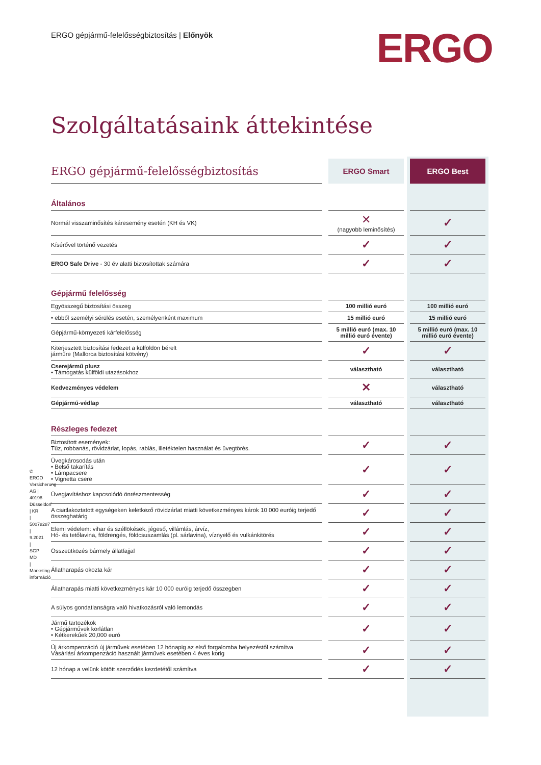ERGO gépjármű-felelősségbiztosítás | Előnyök
ERGO
Szolgáltatásaink áttekintése
| ERGO gépjármű-felelősségbiztosítás | ERGO Smart | ERGO Best |
| --- | --- | --- |
| Általános | | |
| Normál visszaminősítés káresemény esetén (KH és VK) | ✕ (nagyobb leminősítés) | ✓ |
| Kísérővel történő vezetés | ✓ | ✓ |
| ERGO Safe Drive - 30 év alatti biztosítottak számára | ✓ | ✓ |
| Gépjármű felelősség | | |
| Egyösszegű biztosítási összeg | 100 millió euró | 100 millió euró |
| • ebből személyi sérülés esetén, személyenként maximum | 15 millió euró | 15 millió euró |
| Gépjármű-környezeti kárfelelősség | 5 millió euró (max. 10 millió euró évente) | 5 millió euró (max. 10 millió euró évente) |
| Kiterjesztett biztosítási fedezet a külföldön bérelt járműre (Mallorca biztosítási kötvény) | ✓ | ✓ |
| Cserejármű plusz • Támogatás külföldi utazásokhoz | választható | választható |
| Kedvezményes védelem | ✕ | választható |
| Gépjármű-védlap | választható | választható |
| Részleges fedezet | | |
| Biztosított események: Tűz, robbanás, rövidzárlat, lopás, rablás, illetéktelen használat és üvegtörés. | ✓ | ✓ |
| Üvegkárosodás után • Belső takarítás • Lámpacsere • Vignetta csere | ✓ | ✓ |
| Üvegjavításhoz kapcsolódó önrészmentesség | ✓ | ✓ |
| A csatlakoztatott egységeken keletkező rövidzárlat miatti következményes károk 10 000 euróig terjedő összeghatárig | ✓ | ✓ |
| Elemi védelem: vihar és széllökések, jégeső, villámlás, árvíz, Hó- és tetőlavina, földrengés, földcsuszamlás (pl. sárlavina), víznyelő és vulkánkitörés | ✓ | ✓ |
| Összeütközés bármely állatfajjal | ✓ | ✓ |
| Állatharapás okozta kár | ✓ | ✓ |
| Állatharapás miatti következményes kár 10 000 euróig terjedő összegben | ✓ | ✓ |
| A súlyos gondatlanságra való hivatkozásról való lemondás | ✓ | ✓ |
| Jármű tartozékok • Gépjárművek korlátlan • Kétkerekűek 20,000 euró | ✓ | ✓ |
| Új árkompenzáció új járművek esetében 12 hónapig az első forgalomba helyezéstől számítva Vásárlási árkompenzáció használt járművek esetében 4 éves korig | ✓ | ✓ |
| 12 hónap a velünk kötött szerződés kezdetétől számítva | ✓ | ✓ |
© ERGO Versicherung AG | 40198 Düsseldorf | KR | 50078287 | 9.2021 | SGP MD | Marketing információ